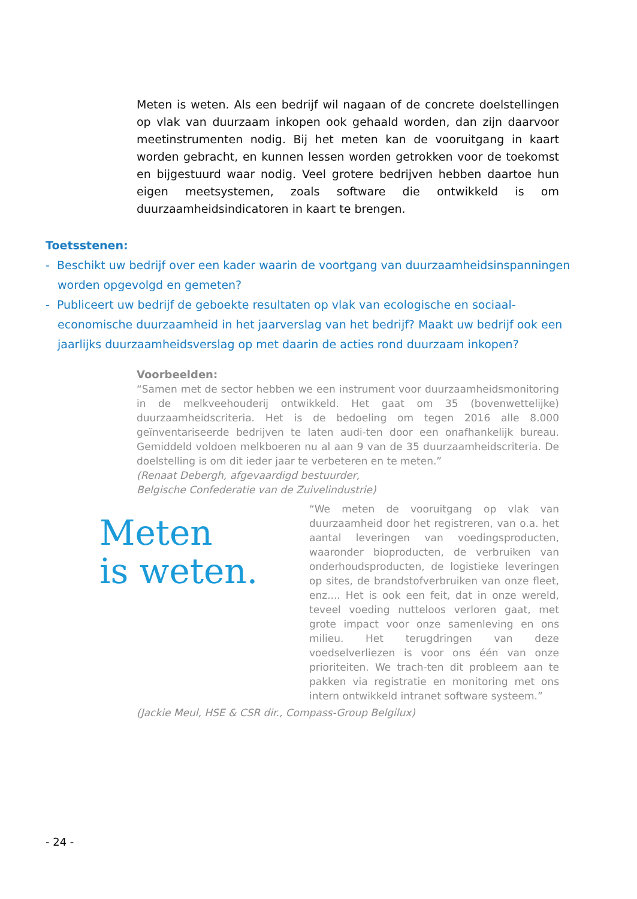Meten is weten. Als een bedrijf wil nagaan of de concrete doelstellingen op vlak van duurzaam inkopen ook gehaald worden, dan zijn daarvoor meetinstrumenten nodig. Bij het meten kan de vooruitgang in kaart worden gebracht, en kunnen lessen worden getrokken voor de toekomst en bijgestuurd waar nodig. Veel grotere bedrijven hebben daartoe hun eigen meetsystemen, zoals software die ontwikkeld is om duurzaamheidsindicatoren in kaart te brengen.
Toetsstenen:
- Beschikt uw bedrijf over een kader waarin de voortgang van duurzaamheidsinspanningen worden opgevolgd en gemeten?
- Publiceert uw bedrijf de geboekte resultaten op vlak van ecologische en sociaal-economische duurzaamheid in het jaarverslag van het bedrijf? Maakt uw bedrijf ook een jaarlijks duurzaamheidsverslag op met daarin de acties rond duurzaam inkopen?
Voorbeelden:
“Samen met de sector hebben we een instrument voor duurzaamheidsmonitoring in de melkveehouderij ontwikkeld. Het gaat om 35 (bovenwettelijke) duurzaamheidscriteria. Het is de bedoeling om tegen 2016 alle 8.000 geïnventariseerde bedrijven te laten audi-ten door een onafhankelijk bureau. Gemiddeld voldoen melkboeren nu al aan 9 van de 35 duurzaamheidscriteria. De doelstelling is om dit ieder jaar te verbeteren en te meten.”
(Renaat Debergh, afgevaardigd bestuurder,
Belgische Confederatie van de Zuivelindustrie)
Meten
is weten.
“We meten de vooruitgang op vlak van duurzaamheid door het registreren, van o.a. het aantal leveringen van voedingsproducten, waaronder bioproducten, de verbruiken van onderhoudsproducten, de logistieke leveringen op sites, de brandstofverbruiken van onze fleet, enz.... Het is ook een feit, dat in onze wereld, teveel voeding nutteloos verloren gaat, met grote impact voor onze samenleving en ons milieu. Het terugdringen van deze voedselverliezen is voor ons één van onze prioriteiten. We trach-ten dit probleem aan te pakken via registratie en monitoring met ons intern ontwikkeld intranet software systeem.”
(Jackie Meul, HSE & CSR dir., Compass-Group Belgilux)
- 24 -